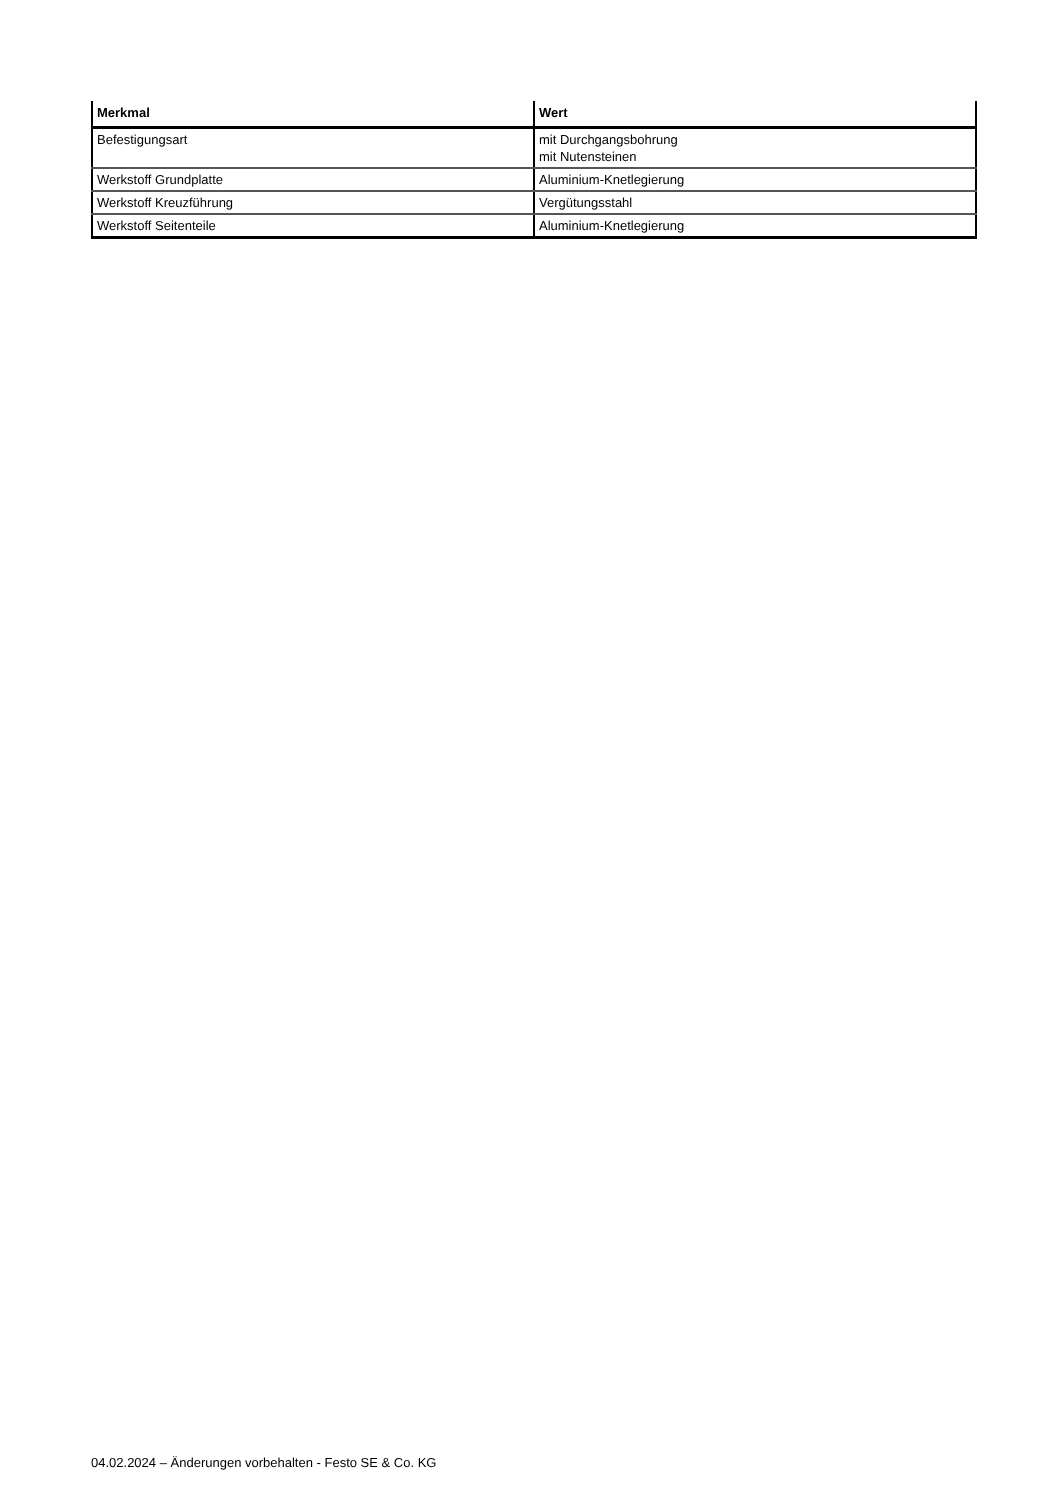| Merkmal | Wert |
| --- | --- |
| Befestigungsart | mit Durchgangsbohrung mit Nutensteinen |
| Werkstoff Grundplatte | Aluminium-Knetlegierung |
| Werkstoff Kreuzführung | Vergütungsstahl |
| Werkstoff Seitenteile | Aluminium-Knetlegierung |
04.02.2024 – Änderungen vorbehalten - Festo SE & Co. KG